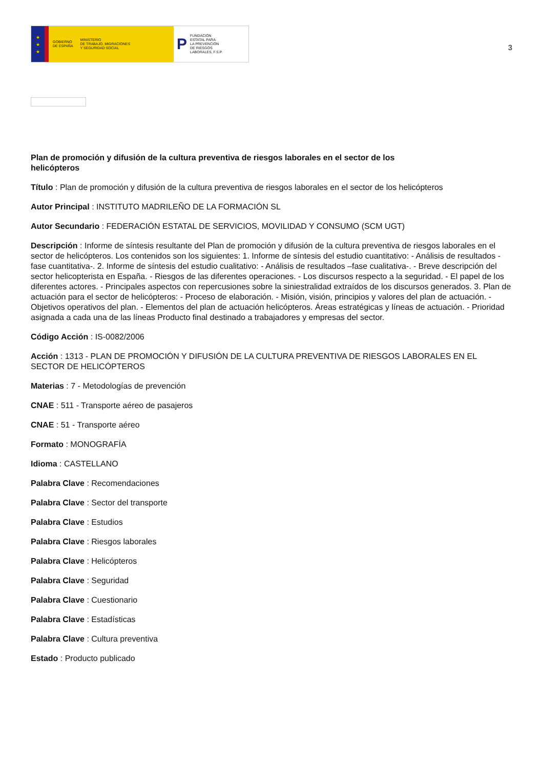★
★
★
GOBIERNO
DE ESPAÑA MINISTERIO
DE TRABAJO, MIGRACIONES
Y SEGURIDAD SOCIAL
P FUNDACIÓN
ESTATAL PARA
LA PREVENCIÓN
DE RIESGOS
LABORALES, F.S.P.
3
Plan de promoción y difusión de la cultura preventiva de riesgos laborales en el sector de los helicópteros
Título : Plan de promoción y difusión de la cultura preventiva de riesgos laborales en el sector de los helicópteros
Autor Principal : INSTITUTO MADRILEÑO DE LA FORMACIÓN SL
Autor Secundario : FEDERACIÓN ESTATAL DE SERVICIOS, MOVILIDAD Y CONSUMO (SCM UGT)
Descripción : Informe de síntesis resultante del Plan de promoción y difusión de la cultura preventiva de riesgos laborales en el sector de helicópteros. Los contenidos son los siguientes: 1. Informe de síntesis del estudio cuantitativo: - Análisis de resultados -fase cuantitativa-. 2. Informe de síntesis del estudio cualitativo: - Análisis de resultados –fase cualitativa-. - Breve descripción del sector helicopterista en España. - Riesgos de las diferentes operaciones. - Los discursos respecto a la seguridad. - El papel de los diferentes actores. - Principales aspectos con repercusiones sobre la siniestralidad extraídos de los discursos generados. 3. Plan de actuación para el sector de helicópteros: - Proceso de elaboración. - Misión, visión, principios y valores del plan de actuación. - Objetivos operativos del plan. - Elementos del plan de actuación helicópteros. Áreas estratégicas y líneas de actuación. - Prioridad asignada a cada una de las líneas Producto final destinado a trabajadores y empresas del sector.
Código Acción : IS-0082/2006
Acción : 1313 - PLAN DE PROMOCIÓN Y DIFUSIÓN DE LA CULTURA PREVENTIVA DE RIESGOS LABORALES EN EL SECTOR DE HELICÓPTEROS
Materias : 7 - Metodologías de prevención
CNAE : 511 - Transporte aéreo de pasajeros
CNAE : 51 - Transporte aéreo
Formato : MONOGRAFÍA
Idioma : CASTELLANO
Palabra Clave : Recomendaciones
Palabra Clave : Sector del transporte
Palabra Clave : Estudios
Palabra Clave : Riesgos laborales
Palabra Clave : Helicópteros
Palabra Clave : Seguridad
Palabra Clave : Cuestionario
Palabra Clave : Estadísticas
Palabra Clave : Cultura preventiva
Estado : Producto publicado